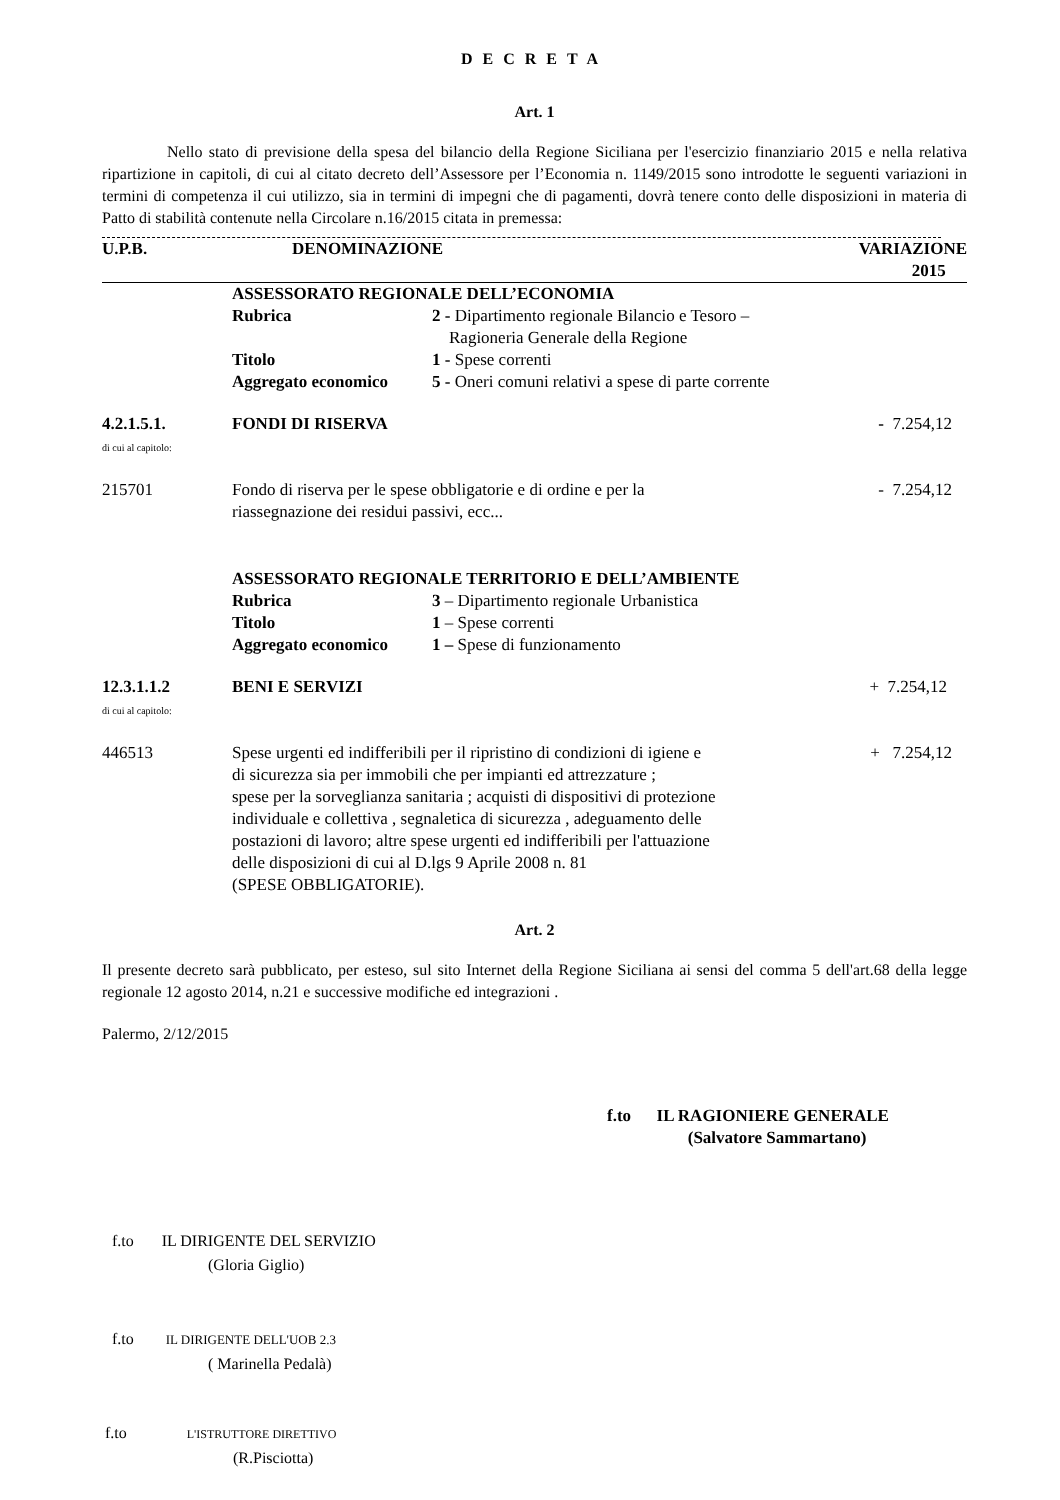DECRETA
Art. 1
Nello stato di previsione della spesa del bilancio della Regione Siciliana per l'esercizio finanziario 2015 e nella relativa ripartizione in capitoli, di cui al citato decreto dell’Assessore per l’Economia n. 1149/2015 sono introdotte le seguenti variazioni in termini di competenza il cui utilizzo, sia in termini di impegni che di pagamenti, dovrà tenere conto delle disposizioni in materia di Patto di stabilità contenute nella Circolare n.16/2015 citata in premessa:
| U.P.B. | DENOMINAZIONE | VARIAZIONE 2015 |
| --- | --- | --- |
| | ASSESSORATO REGIONALE DELL’ECONOMIA / Rubrica / 2 - Dipartimento regionale Bilancio e Tesoro – Ragioneria Generale della Regione / / Titolo / 1 - Spese correnti / / Aggregato economico / 5 - Oneri comuni relativi a spese di parte corrente / | |
| 4.2.1.5.1. di cui al capitolo: | FONDI DI RISERVA | - 7.254,12 |
| 215701 | Fondo di riserva per le spese obbligatorie e di ordine e per la riassegnazione dei residui passivi, ecc... | - 7.254,12 |
| | ASSESSORATO REGIONALE TERRITORIO E DELL’AMBIENTE / Rubrica / 3 – Dipartimento regionale Urbanistica / / Titolo / 1 – Spese correnti / / Aggregato economico / 1 – Spese di funzionamento / | |
| 12.3.1.1.2 di cui al capitolo: | BENI E SERVIZI | + 7.254,12 |
| 446513 | Spese urgenti ed indifferibili per il ripristino di condizioni di igiene e di sicurezza sia per immobili che per impianti ed attrezzature ; spese per la sorveglianza sanitaria ; acquisti di dispositivi di protezione individuale e collettiva , segnaletica di sicurezza , adeguamento delle postazioni di lavoro; altre spese urgenti ed indifferibili per l'attuazione delle disposizioni di cui al D.lgs 9 Aprile 2008 n. 81 (SPESE OBBLIGATORIE). | + 7.254,12 |
Art. 2
Il presente decreto sarà pubblicato, per esteso, sul sito Internet della Regione Siciliana ai sensi del comma 5 dell'art.68 della legge regionale 12 agosto 2014, n.21 e successive modifiche ed integrazioni .
Palermo, 2/12/2015
f.to IL RAGIONIERE GENERALE
(Salvatore Sammartano)
f.to IL DIRIGENTE DEL SERVIZIO
(Gloria Giglio)
f.to IL DIRIGENTE DELL'UOB 2.3
( Marinella Pedalà)
f.to L'ISTRUTTORE DIRETTIVO
(R.Pisciotta)